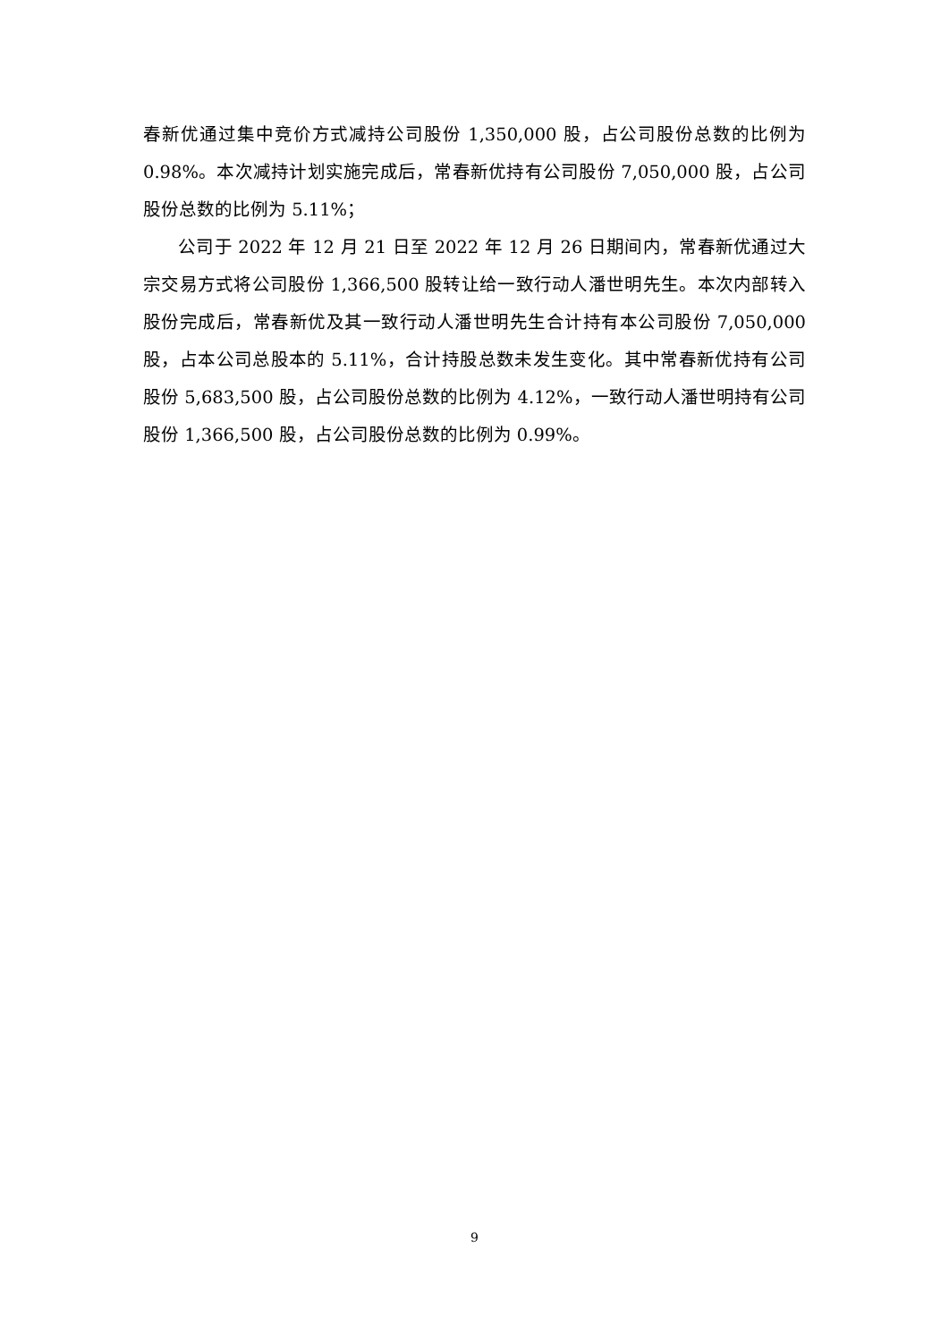春新优通过集中竞价方式减持公司股份 1,350,000 股，占公司股份总数的比例为 0.98%。本次减持计划实施完成后，常春新优持有公司股份 7,050,000 股，占公司股份总数的比例为 5.11%；
公司于 2022 年 12 月 21 日至 2022 年 12 月 26 日期间内，常春新优通过大宗交易方式将公司股份 1,366,500 股转让给一致行动人潘世明先生。本次内部转入股份完成后，常春新优及其一致行动人潘世明先生合计持有本公司股份 7,050,000 股，占本公司总股本的 5.11%，合计持股总数未发生变化。其中常春新优持有公司股份 5,683,500 股，占公司股份总数的比例为 4.12%，一致行动人潘世明持有公司股份 1,366,500 股，占公司股份总数的比例为 0.99%。
9